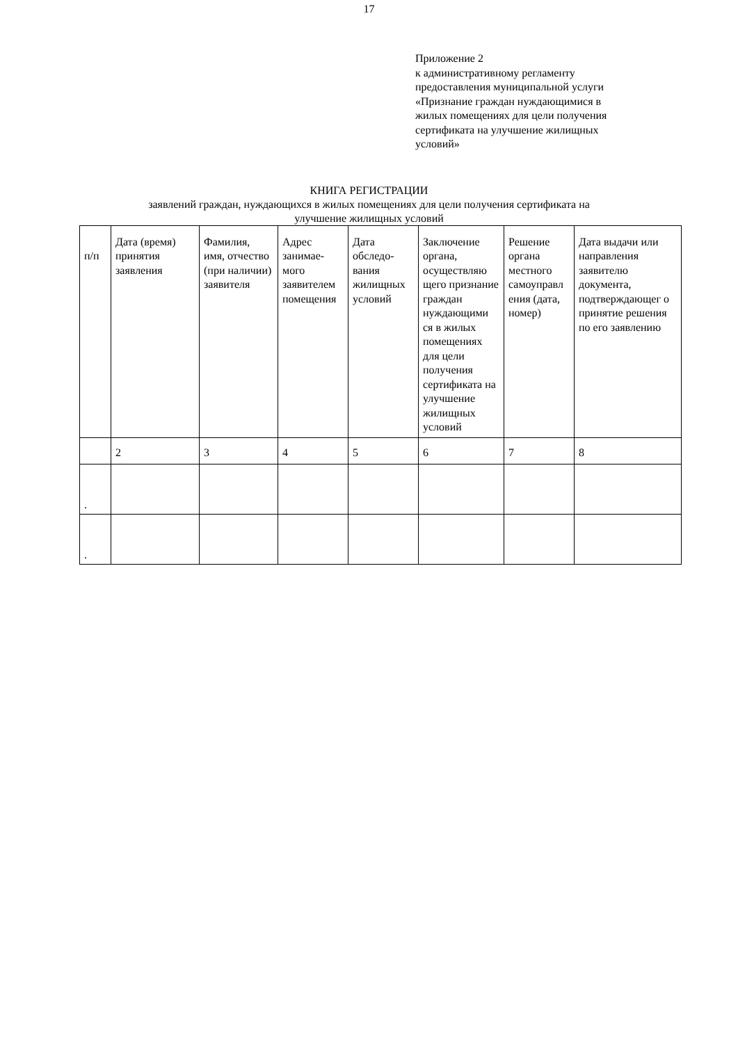17
Приложение 2
к административному регламенту
предоставления муниципальной услуги
«Признание граждан нуждающимися в
жилых помещениях для цели получения
сертификата на улучшение жилищных
условий»
КНИГА РЕГИСТРАЦИИ
заявлений граждан, нуждающихся в жилых помещениях для цели получения сертификата на
улучшение жилищных условий
| п/п | Дата (время) принятия заявления | Фамилия, имя, отчество (при наличии) заявителя | Адрес занимае-мого заявителем помещения | Дата обследо-вания жилищных условий | Заключение органа, осуществляю щего признание граждан нуждающими ся в жилых помещениях для цели получения сертификата на улучшение жилищных условий | Решение органа местного самоуправл ения (дата, номер) | Дата выдачи или направления заявителю документа, подтверждающег о принятие решения по его заявлению |
| | 2 | 3 | 4 | 5 | 6 | 7 | 8 |
| . | | | | | | | |
| . | | | | | | | |